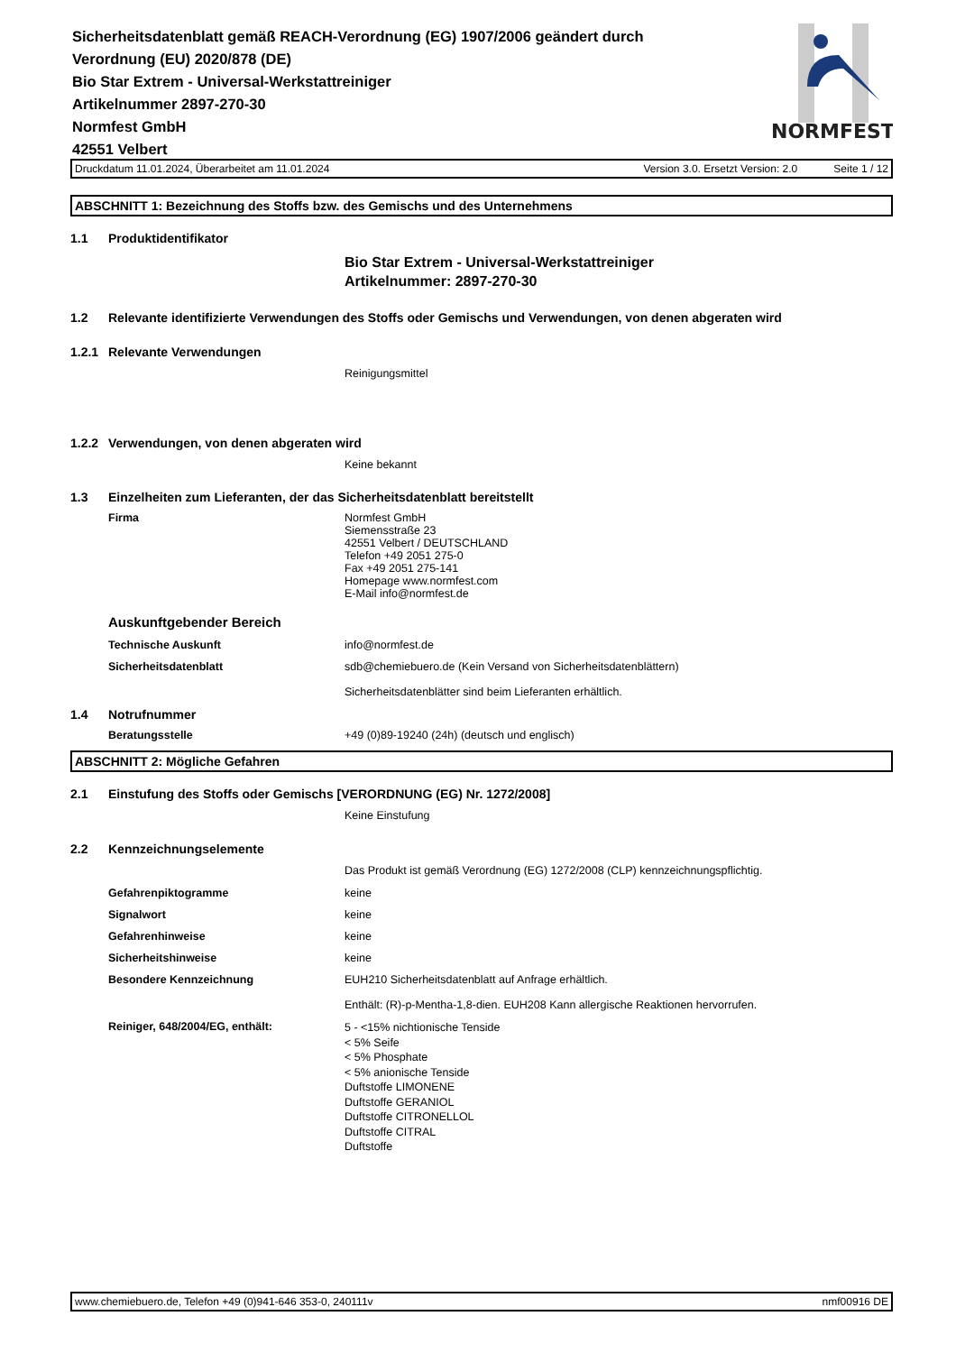Sicherheitsdatenblatt gemäß REACH-Verordnung (EG) 1907/2006 geändert durch Verordnung (EU) 2020/878 (DE)
Bio Star Extrem - Universal-Werkstattreiniger
Artikelnummer 2897-270-30
Normfest GmbH
42551 Velbert
NORMFEST
Druckdatum 11.01.2024, Überarbeitet am 11.01.2024 Version 3.0. Ersetzt Version: 2.0 Seite 1 / 12
ABSCHNITT 1: Bezeichnung des Stoffs bzw. des Gemischs und des Unternehmens
1.1 Produktidentifikator
Bio Star Extrem - Universal-Werkstattreiniger
Artikelnummer: 2897-270-30
1.2 Relevante identifizierte Verwendungen des Stoffs oder Gemischs und Verwendungen, von denen abgeraten wird
1.2.1 Relevante Verwendungen
Reinigungsmittel
1.2.2 Verwendungen, von denen abgeraten wird
Keine bekannt
1.3 Einzelheiten zum Lieferanten, der das Sicherheitsdatenblatt bereitstellt
Firma Normfest GmbH
Siemensstraße 23
42551 Velbert / DEUTSCHLAND
Telefon +49 2051 275-0
Fax +49 2051 275-141
Homepage www.normfest.com
E-Mail info@normfest.de
Auskunftgebender Bereich
Technische Auskunft info@normfest.de
Sicherheitsdatenblatt sdb@chemiebuero.de (Kein Versand von Sicherheitsdatenblättern)
Sicherheitsdatenblätter sind beim Lieferanten erhältlich.
1.4 Notrufnummer
Beratungsstelle +49 (0)89-19240 (24h) (deutsch und englisch)
ABSCHNITT 2: Mögliche Gefahren
2.1 Einstufung des Stoffs oder Gemischs [VERORDNUNG (EG) Nr. 1272/2008]
Keine Einstufung
2.2 Kennzeichnungselemente
Das Produkt ist gemäß Verordnung (EG) 1272/2008 (CLP) kennzeichnungspflichtig.
Gefahrenpiktogramme keine
Signalwort keine
Gefahrenhinweise keine
Sicherheitshinweise keine
Besondere Kennzeichnung EUH210 Sicherheitsdatenblatt auf Anfrage erhältlich.
Enthält: (R)-p-Mentha-1,8-dien. EUH208 Kann allergische Reaktionen hervorrufen.
Reiniger, 648/2004/EG, enthält:
5 - <15% nichtionische Tenside
< 5% Seife
< 5% Phosphate
< 5% anionische Tenside
Duftstoffe LIMONENE
Duftstoffe GERANIOL
Duftstoffe CITRONELLOL
Duftstoffe CITRAL
Duftstoffe
www.chemiebuero.de, Telefon +49 (0)941-646 353-0, 240111v nmf00916 DE